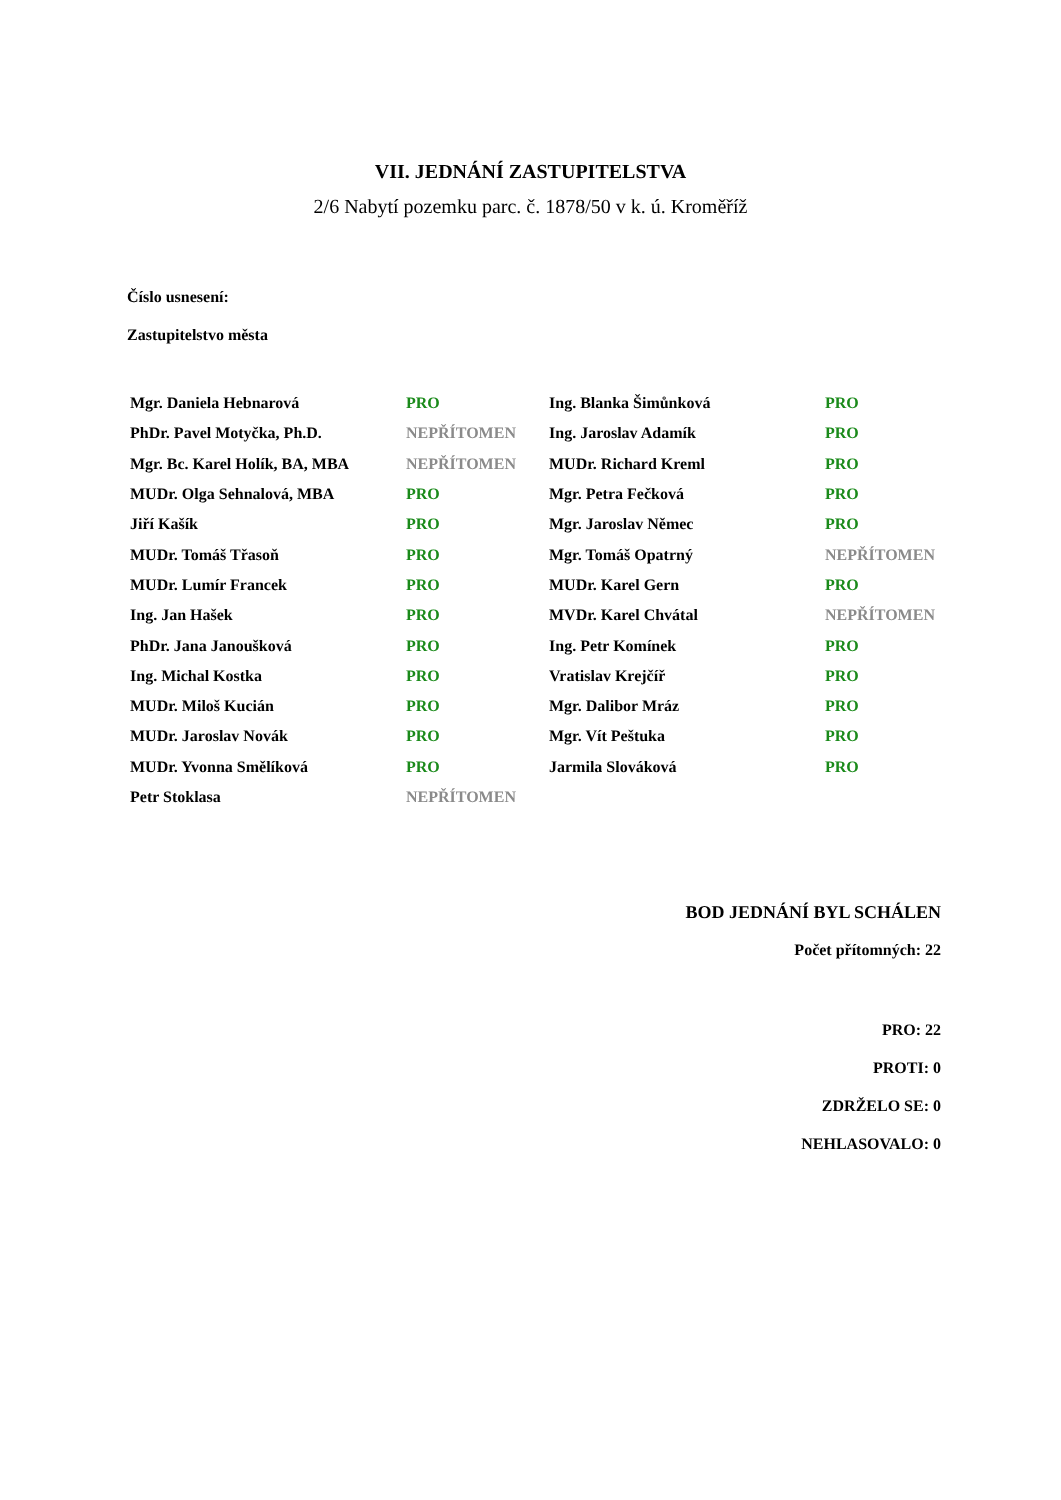VII. JEDNÁNÍ ZASTUPITELSTVA
2/6 Nabytí pozemku parc. č. 1878/50 v k. ú. Kroměříž
Číslo usnesení:
Zastupitelstvo města
| Mgr. Daniela Hebnarová | PRO | Ing. Blanka Šimůnková | PRO |
| PhDr. Pavel Motyčka, Ph.D. | NEPŘÍTOMEN | Ing. Jaroslav Adamík | PRO |
| Mgr. Bc. Karel Holík, BA, MBA | NEPŘÍTOMEN | MUDr. Richard Kreml | PRO |
| MUDr. Olga Sehnalová, MBA | PRO | Mgr. Petra Fečková | PRO |
| Jiří Kašík | PRO | Mgr. Jaroslav Němec | PRO |
| MUDr. Tomáš Třasoň | PRO | Mgr. Tomáš Opatrný | NEPŘÍTOMEN |
| MUDr. Lumír Francek | PRO | MUDr. Karel Gern | PRO |
| Ing. Jan Hašek | PRO | MVDr. Karel Chvátal | NEPŘÍTOMEN |
| PhDr. Jana Janoušková | PRO | Ing. Petr Komínek | PRO |
| Ing. Michal Kostka | PRO | Vratislav Krejčíř | PRO |
| MUDr. Miloš Kucián | PRO | Mgr. Dalibor Mráz | PRO |
| MUDr. Jaroslav Novák | PRO | Mgr. Vít Peštuka | PRO |
| MUDr. Yvonna Smělíková | PRO | Jarmila Slováková | PRO |
| Petr Stoklasa | NEPŘÍTOMEN | | |
BOD JEDNÁNÍ BYL SCHÁLEN
Počet přítomných: 22
PRO: 22
PROTI: 0
ZDRŽELO SE: 0
NEHLASOVALO: 0